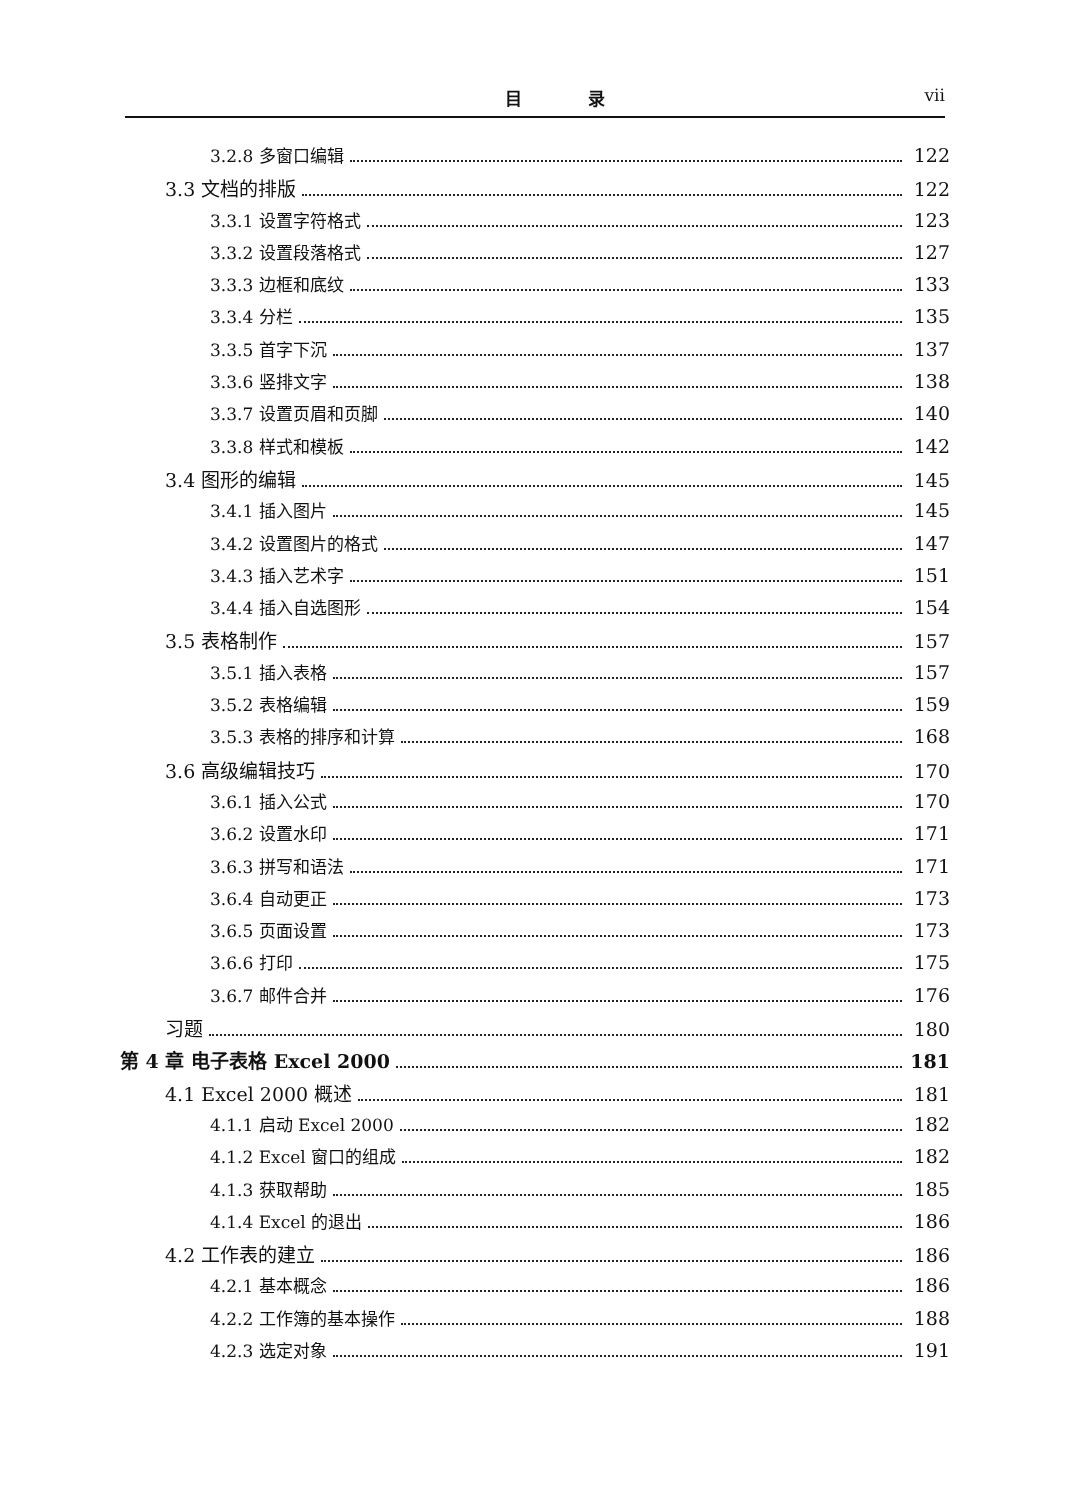目 录 vii
3.2.8 多窗口编辑 122
3.3 文档的排版 122
3.3.1 设置字符格式 123
3.3.2 设置段落格式 127
3.3.3 边框和底纹 133
3.3.4 分栏 135
3.3.5 首字下沉 137
3.3.6 竖排文字 138
3.3.7 设置页眉和页脚 140
3.3.8 样式和模板 142
3.4 图形的编辑 145
3.4.1 插入图片 145
3.4.2 设置图片的格式 147
3.4.3 插入艺术字 151
3.4.4 插入自选图形 154
3.5 表格制作 157
3.5.1 插入表格 157
3.5.2 表格编辑 159
3.5.3 表格的排序和计算 168
3.6 高级编辑技巧 170
3.6.1 插入公式 170
3.6.2 设置水印 171
3.6.3 拼写和语法 171
3.6.4 自动更正 173
3.6.5 页面设置 173
3.6.6 打印 175
3.6.7 邮件合并 176
习题 180
第 4 章 电子表格 Excel 2000 181
4.1 Excel 2000 概述 181
4.1.1 启动 Excel 2000 182
4.1.2 Excel 窗口的组成 182
4.1.3 获取帮助 185
4.1.4 Excel 的退出 186
4.2 工作表的建立 186
4.2.1 基本概念 186
4.2.2 工作簿的基本操作 188
4.2.3 选定对象 191